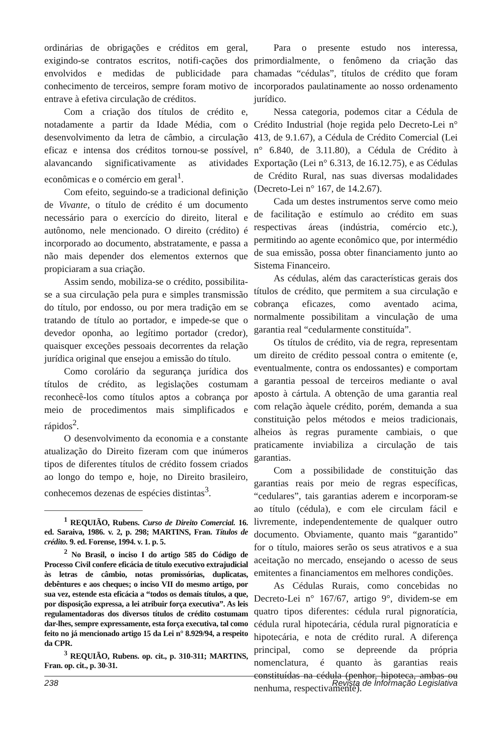ordinárias de obrigações e créditos em geral, exigindo-se contratos escritos, notifi-cações dos envolvidos e medidas de publicidade para conhecimento de terceiros, sempre foram motivo de entrave à efetiva circulação de créditos.
Com a criação dos títulos de crédito e, notadamente a partir da Idade Média, com o desenvolvimento da letra de câmbio, a circulação eficaz e intensa dos créditos tornou-se possível, alavancando significativamente as atividades econômicas e o comércio em geral<sup>1</sup>.
Com efeito, seguindo-se a tradicional definição de Vivante, o título de crédito é um documento necessário para o exercício do direito, literal e autônomo, nele mencionado. O direito (crédito) é incorporado ao documento, abstratamente, e passa a não mais depender dos elementos externos que propiciaram a sua criação.
Assim sendo, mobiliza-se o crédito, possibilita-se a sua circulação pela pura e simples transmissão do título, por endosso, ou por mera tradição em se tratando de título ao portador, e impede-se que o devedor oponha, ao legítimo portador (credor), quaisquer exceções pessoais decorrentes da relação jurídica original que ensejou a emissão do título.
Como corolário da segurança jurídica dos títulos de crédito, as legislações costumam reconhecê-los como títulos aptos a cobrança por meio de procedimentos mais simplificados e rápidos<sup>2</sup>.
O desenvolvimento da economia e a constante atualização do Direito fizeram com que inúmeros tipos de diferentes títulos de crédito fossem criados ao longo do tempo e, hoje, no Direito brasileiro, conhecemos dezenas de espécies distintas<sup>3</sup>.
<sup>1</sup> REQUIÃO, Rubens. Curso de Direito Comercial. 16. ed. Saraiva, 1986. v. 2, p. 298; MARTINS, Fran. Títulos de crédito. 9. ed. Forense, 1994. v. 1. p. 5.
<sup>2</sup> No Brasil, o inciso I do artigo 585 do Código de Processo Civil confere eficácia de título executivo extrajudicial às letras de câmbio, notas promissórias, duplicatas, debêntures e aos cheques; o inciso VII do mesmo artigo, por sua vez, estende esta eficácia a “todos os demais títulos, a que, por disposição expressa, a lei atribuir força executiva”. As leis regulamentadoras dos diversos títulos de crédito costumam dar-lhes, sempre expressamente, esta força executiva, tal como feito no já mencionado artigo 15 da Lei n° 8.929/94, a respeito da CPR.
<sup>3</sup> REQUIÃO, Rubens. op. cit., p. 310-311; MARTINS, Fran. op. cit., p. 30-31.
Para o presente estudo nos interessa, primordialmente, o fenômeno da criação das chamadas “cédulas”, títulos de crédito que foram incorporados paulatinamente ao nosso ordenamento jurídico.
Nessa categoria, podemos citar a Cédula de Crédito Industrial (hoje regida pelo Decreto-Lei n° 413, de 9.1.67), a Cédula de Crédito Comercial (Lei n° 6.840, de 3.11.80), a Cédula de Crédito à Exportação (Lei n° 6.313, de 16.12.75), e as Cédulas de Crédito Rural, nas suas diversas modalidades (Decreto-Lei n° 167, de 14.2.67).
Cada um destes instrumentos serve como meio de facilitação e estímulo ao crédito em suas respectivas áreas (indústria, comércio etc.), permitindo ao agente econômico que, por intermédio de sua emissão, possa obter financiamento junto ao Sistema Financeiro.
As cédulas, além das características gerais dos títulos de crédito, que permitem a sua circulação e cobrança eficazes, como aventado acima, normalmente possibilitam a vinculação de uma garantia real “cedularmente constituída”.
Os títulos de crédito, via de regra, representam um direito de crédito pessoal contra o emitente (e, eventualmente, contra os endossantes) e comportam a garantia pessoal de terceiros mediante o aval aposto à cártula. A obtenção de uma garantia real com relação àquele crédito, porém, demanda a sua constituição pelos métodos e meios tradicionais, alheios às regras puramente cambiais, o que praticamente inviabiliza a circulação de tais garantias.
Com a possibilidade de constituição das garantias reais por meio de regras específicas, “cedulares”, tais garantias aderem e incorporam-se ao título (cédula), e com ele circulam fácil e livremente, independentemente de qualquer outro documento. Obviamente, quanto mais “garantido” for o título, maiores serão os seus atrativos e a sua aceitação no mercado, ensejando o acesso de seus emitentes a financiamentos em melhores condições.
As Cédulas Rurais, como concebidas no Decreto-Lei n° 167/67, artigo 9°, dividem-se em quatro tipos diferentes: cédula rural pignoratícia, cédula rural hipotecária, cédula rural pignoratícia e hipotecária, e nota de crédito rural. A diferença principal, como se depreende da própria nomenclatura, é quanto às garantias reais constituídas na cédula (penhor, hipoteca, ambas ou nenhuma, respectivamente).
238 Revista de Informação Legislativa